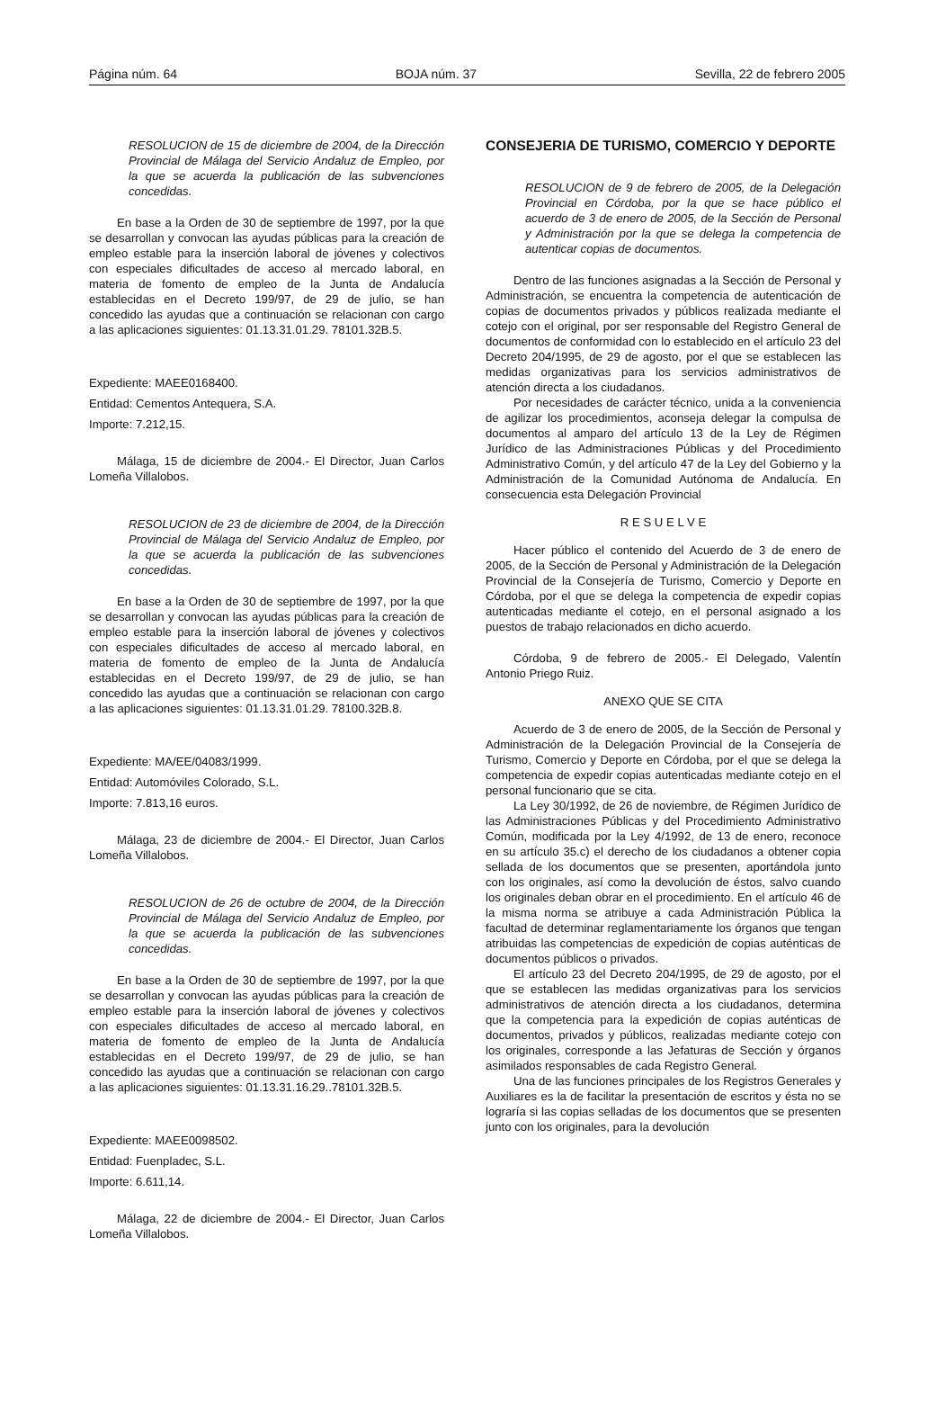Página núm. 64 BOJA núm. 37 Sevilla, 22 de febrero 2005
RESOLUCION de 15 de diciembre de 2004, de la Dirección Provincial de Málaga del Servicio Andaluz de Empleo, por la que se acuerda la publicación de las subvenciones concedidas.
En base a la Orden de 30 de septiembre de 1997, por la que se desarrollan y convocan las ayudas públicas para la creación de empleo estable para la inserción laboral de jóvenes y colectivos con especiales dificultades de acceso al mercado laboral, en materia de fomento de empleo de la Junta de Andalucía establecidas en el Decreto 199/97, de 29 de julio, se han concedido las ayudas que a continuación se relacionan con cargo a las aplicaciones siguientes: 01.13.31.01.29. 78101.32B.5.
Expediente: MAEE0168400.
Entidad: Cementos Antequera, S.A.
Importe: 7.212,15.
Málaga, 15 de diciembre de 2004.- El Director, Juan Carlos Lomeña Villalobos.
RESOLUCION de 23 de diciembre de 2004, de la Dirección Provincial de Málaga del Servicio Andaluz de Empleo, por la que se acuerda la publicación de las subvenciones concedidas.
En base a la Orden de 30 de septiembre de 1997, por la que se desarrollan y convocan las ayudas públicas para la creación de empleo estable para la inserción laboral de jóvenes y colectivos con especiales dificultades de acceso al mercado laboral, en materia de fomento de empleo de la Junta de Andalucía establecidas en el Decreto 199/97, de 29 de julio, se han concedido las ayudas que a continuación se relacionan con cargo a las aplicaciones siguientes: 01.13.31.01.29. 78100.32B.8.
Expediente: MA/EE/04083/1999.
Entidad: Automóviles Colorado, S.L.
Importe: 7.813,16 euros.
Málaga, 23 de diciembre de 2004.- El Director, Juan Carlos Lomeña Villalobos.
RESOLUCION de 26 de octubre de 2004, de la Dirección Provincial de Málaga del Servicio Andaluz de Empleo, por la que se acuerda la publicación de las subvenciones concedidas.
En base a la Orden de 30 de septiembre de 1997, por la que se desarrollan y convocan las ayudas públicas para la creación de empleo estable para la inserción laboral de jóvenes y colectivos con especiales dificultades de acceso al mercado laboral, en materia de fomento de empleo de la Junta de Andalucía establecidas en el Decreto 199/97, de 29 de julio, se han concedido las ayudas que a continuación se relacionan con cargo a las aplicaciones siguientes: 01.13.31.16.29..78101.32B.5.
Expediente: MAEE0098502.
Entidad: Fuenpladec, S.L.
Importe: 6.611,14.
Málaga, 22 de diciembre de 2004.- El Director, Juan Carlos Lomeña Villalobos.
CONSEJERIA DE TURISMO, COMERCIO Y DEPORTE
RESOLUCION de 9 de febrero de 2005, de la Delegación Provincial en Córdoba, por la que se hace público el acuerdo de 3 de enero de 2005, de la Sección de Personal y Administración por la que se delega la competencia de autenticar copias de documentos.
Dentro de las funciones asignadas a la Sección de Personal y Administración, se encuentra la competencia de autenticación de copias de documentos privados y públicos realizada mediante el cotejo con el original, por ser responsable del Registro General de documentos de conformidad con lo establecido en el artículo 23 del Decreto 204/1995, de 29 de agosto, por el que se establecen las medidas organizativas para los servicios administrativos de atención directa a los ciudadanos.
Por necesidades de carácter técnico, unida a la conveniencia de agilizar los procedimientos, aconseja delegar la compulsa de documentos al amparo del artículo 13 de la Ley de Régimen Jurídico de las Administraciones Públicas y del Procedimiento Administrativo Común, y del artículo 47 de la Ley del Gobierno y la Administración de la Comunidad Autónoma de Andalucía. En consecuencia esta Delegación Provincial
R E S U E L V E
Hacer público el contenido del Acuerdo de 3 de enero de 2005, de la Sección de Personal y Administración de la Delegación Provincial de la Consejería de Turismo, Comercio y Deporte en Córdoba, por el que se delega la competencia de expedir copias autenticadas mediante el cotejo, en el personal asignado a los puestos de trabajo relacionados en dicho acuerdo.
Córdoba, 9 de febrero de 2005.- El Delegado, Valentín Antonio Priego Ruiz.
ANEXO QUE SE CITA
Acuerdo de 3 de enero de 2005, de la Sección de Personal y Administración de la Delegación Provincial de la Consejería de Turismo, Comercio y Deporte en Córdoba, por el que se delega la competencia de expedir copias autenticadas mediante cotejo en el personal funcionario que se cita.
La Ley 30/1992, de 26 de noviembre, de Régimen Jurídico de las Administraciones Públicas y del Procedimiento Administrativo Común, modificada por la Ley 4/1992, de 13 de enero, reconoce en su artículo 35.c) el derecho de los ciudadanos a obtener copia sellada de los documentos que se presenten, aportándola junto con los originales, así como la devolución de éstos, salvo cuando los originales deban obrar en el procedimiento. En el artículo 46 de la misma norma se atribuye a cada Administración Pública la facultad de determinar reglamentariamente los órganos que tengan atribuidas las competencias de expedición de copias auténticas de documentos públicos o privados.
El artículo 23 del Decreto 204/1995, de 29 de agosto, por el que se establecen las medidas organizativas para los servicios administrativos de atención directa a los ciudadanos, determina que la competencia para la expedición de copias auténticas de documentos, privados y públicos, realizadas mediante cotejo con los originales, corresponde a las Jefaturas de Sección y órganos asimilados responsables de cada Registro General.
Una de las funciones principales de los Registros Generales y Auxiliares es la de facilitar la presentación de escritos y ésta no se lograría si las copias selladas de los documentos que se presenten junto con los originales, para la devolución